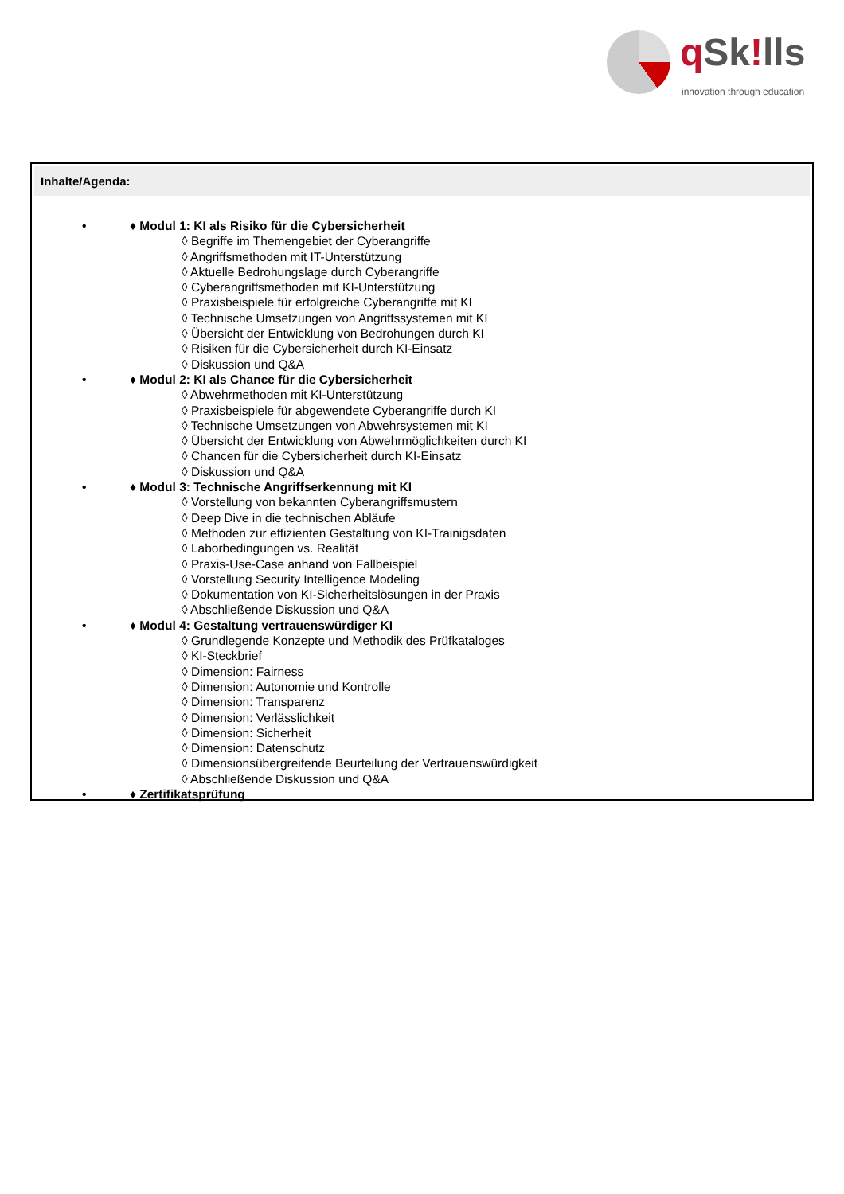q Sk!lls
innovation through education
Inhalte/Agenda:
• ♦ Modul 1: KI als Risiko für die Cybersicherheit
◊ Begriffe im Themengebiet der Cyberangriffe
◊ Angriffsmethoden mit IT-Unterstützung
◊ Aktuelle Bedrohungslage durch Cyberangriffe
◊ Cyberangriffsmethoden mit KI-Unterstützung
◊ Praxisbeispiele für erfolgreiche Cyberangriffe mit KI
◊ Technische Umsetzungen von Angriffssystemen mit KI
◊ Übersicht der Entwicklung von Bedrohungen durch KI
◊ Risiken für die Cybersicherheit durch KI-Einsatz
◊ Diskussion und Q&A
• ♦ Modul 2: KI als Chance für die Cybersicherheit
◊ Abwehrmethoden mit KI-Unterstützung
◊ Praxisbeispiele für abgewendete Cyberangriffe durch KI
◊ Technische Umsetzungen von Abwehrsystemen mit KI
◊ Übersicht der Entwicklung von Abwehrmöglichkeiten durch KI
◊ Chancen für die Cybersicherheit durch KI-Einsatz
◊ Diskussion und Q&A
• ♦ Modul 3: Technische Angriffserkennung mit KI
◊ Vorstellung von bekannten Cyberangriffsmustern
◊ Deep Dive in die technischen Abläufe
◊ Methoden zur effizienten Gestaltung von KI-Trainigsdaten
◊ Laborbedingungen vs. Realität
◊ Praxis-Use-Case anhand von Fallbeispiel
◊ Vorstellung Security Intelligence Modeling
◊ Dokumentation von KI-Sicherheitslösungen in der Praxis
◊ Abschließende Diskussion und Q&A
• ♦ Modul 4: Gestaltung vertrauenswürdiger KI
◊ Grundlegende Konzepte und Methodik des Prüfkataloges
◊ KI-Steckbrief
◊ Dimension: Fairness
◊ Dimension: Autonomie und Kontrolle
◊ Dimension: Transparenz
◊ Dimension: Verlässlichkeit
◊ Dimension: Sicherheit
◊ Dimension: Datenschutz
◊ Dimensionsübergreifende Beurteilung der Vertrauenswürdigkeit
◊ Abschließende Diskussion und Q&A
• ♦ Zertifikatsprüfung